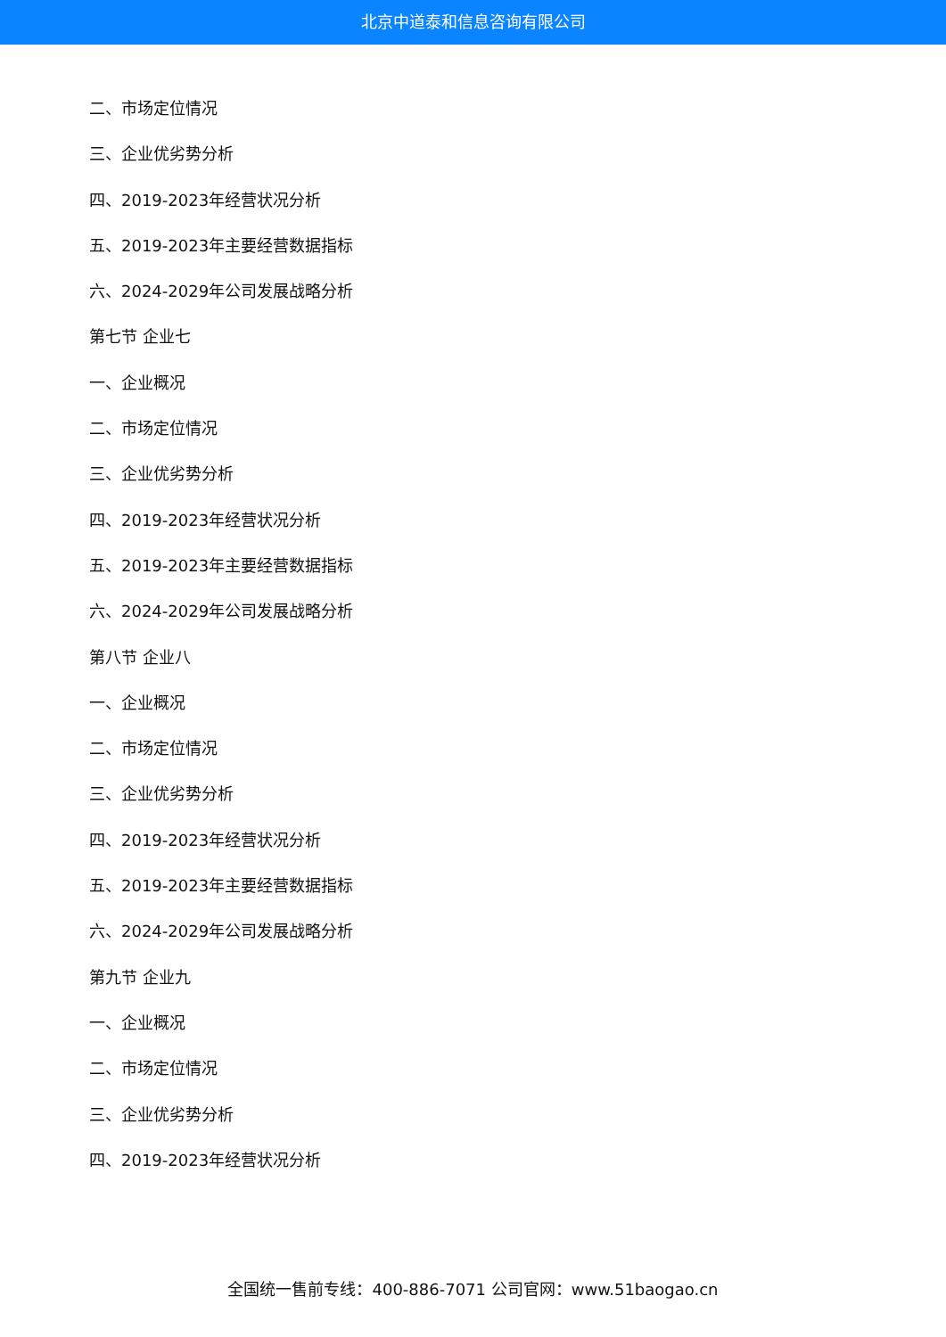北京中道泰和信息咨询有限公司
二、市场定位情况
三、企业优劣势分析
四、2019-2023年经营状况分析
五、2019-2023年主要经营数据指标
六、2024-2029年公司发展战略分析
第七节 企业七
一、企业概况
二、市场定位情况
三、企业优劣势分析
四、2019-2023年经营状况分析
五、2019-2023年主要经营数据指标
六、2024-2029年公司发展战略分析
第八节 企业八
一、企业概况
二、市场定位情况
三、企业优劣势分析
四、2019-2023年经营状况分析
五、2019-2023年主要经营数据指标
六、2024-2029年公司发展战略分析
第九节 企业九
一、企业概况
二、市场定位情况
三、企业优劣势分析
四、2019-2023年经营状况分析
全国统一售前专线：400-886-7071 公司官网：www.51baogao.cn